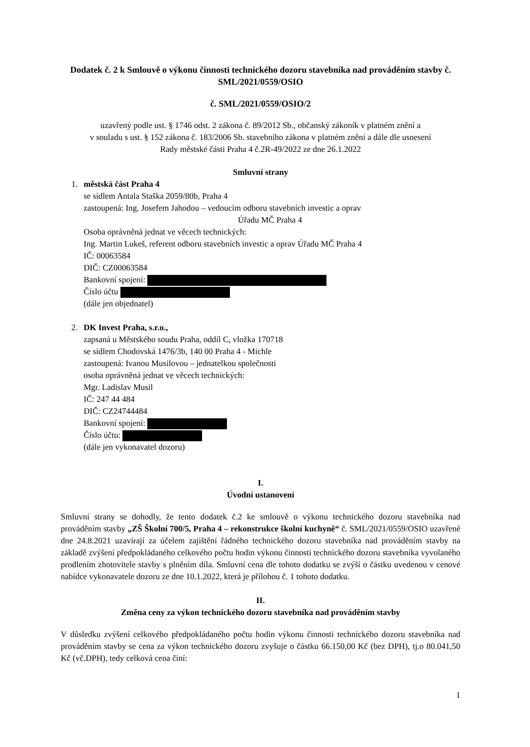Dodatek č. 2 k Smlouvě o výkonu činnosti technického dozoru stavebníka nad prováděním stavby č. SML/2021/0559/OSIO
č. SML/2021/0559/OSIO/2
uzavřený podle ust. § 1746 odst. 2 zákona č. 89/2012 Sb., občanský zákoník v platném znění a
v souladu s ust. § 152 zákona č. 183/2006 Sb. stavebního zákona v platném znění a dále dle usnesení
Rady městské části Praha 4 č.2R-49/2022 ze dne 26.1.2022
Smluvní strany
1. městská část Praha 4
se sídlem Antala Staška 2059/80b, Praha 4
zastoupená: Ing. Josefem Jahodou – vedoucím odboru stavebních investic a oprav
Úřadu MČ Praha 4
Osoba oprávněná jednat ve věcech technických:
Ing. Martin Lukeš, referent odboru stavebních investic a oprav Úřadu MČ Praha 4
IČ: 00063584
DIČ: CZ00063584
Bankovní spojení:
Číslo účtu
(dále jen objednatel)
2. DK Invest Praha, s.r.o.,
zapsaná u Městského soudu Praha, oddíl C, vložka 170718
se sídlem Chodovská 1476/3b, 140 00 Praha 4 - Michle
zastoupená: Ivanou Musilovou – jednatelkou společnosti
osoba oprávněná jednat ve věcech technických:
Mgr. Ladislav Musil
IČ: 247 44 484
DIČ: CZ24744484
Bankovní spojení:
Číslo účtu:
(dále jen vykonavatel dozoru)
I.
Úvodní ustanovení
Smluvní strany se dohodly, že tento dodatek č.2 ke smlouvě o výkonu technického dozoru stavebníka nad prováděním stavby „ZŠ Školní 700/5, Praha 4 – rekonstrukce školní kuchyně“ č. SML/2021/0559/OSIO uzavřené dne 24.8.2021 uzavírají za účelem zajištění řádného technického dozoru stavebníka nad prováděním stavby na základě zvýšení předpokládaného celkového počtu hodin výkonu činnosti technického dozoru stavebníka vyvolaného prodlením zhotovitele stavby s plněním díla. Smluvní cena dle tohoto dodatku se zvýší o částku uvedenou v cenové nabídce vykonavatele dozoru ze dne 10.1.2022, která je přílohou č. 1 tohoto dodatku.
II.
Změna ceny za výkon technického dozoru stavebníka nad prováděním stavby
V důsledku zvýšení celkového předpokládaného počtu hodin výkonu činnosti technického dozoru stavebníka nad prováděním stavby se cena za výkon technického dozoru zvyšuje o částku 66.150,00 Kč (bez DPH), tj.o 80.041,50 Kč (vč.DPH), tedy celková cena činí:
1